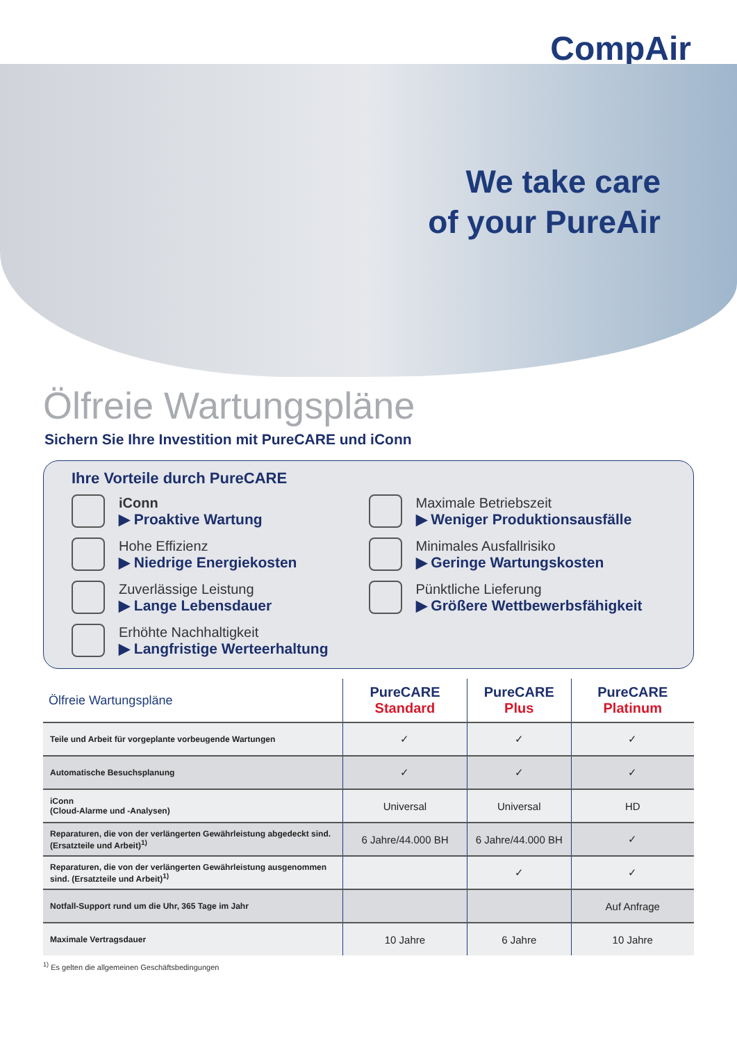CompAir
We take care
of your PureAir
Ölfreie Wartungspläne
Sichern Sie Ihre Investition mit PureCARE und iConn
Ihre Vorteile durch PureCARE
iConn
▶ Proaktive Wartung
Maximale Betriebszeit
▶ Weniger Produktionsausfälle
Hohe Effizienz
▶ Niedrige Energiekosten
Minimales Ausfallrisiko
▶ Geringe Wartungskosten
Zuverlässige Leistung
▶ Lange Lebensdauer
Pünktliche Lieferung
▶ Größere Wettbewerbsfähigkeit
Erhöhte Nachhaltigkeit
▶ Langfristige Werteerhaltung
| Ölfreie Wartungspläne | PureCARE Standard | PureCARE Plus | PureCARE Platinum |
| --- | --- | --- | --- |
| Teile und Arbeit für vorgeplante vorbeugende Wartungen | ✓ | ✓ | ✓ |
| Automatische Besuchsplanung | ✓ | ✓ | ✓ |
| iConn (Cloud-Alarme und -Analysen) | Universal | Universal | HD |
| Reparaturen, die von der verlängerten Gewährleistung abgedeckt sind. (Ersatzteile und Arbeit)<sup>1)</sup> | 6 Jahre/44.000 BH | 6 Jahre/44.000 BH | ✓ |
| Reparaturen, die von der verlängerten Gewährleistung ausgenommen sind. (Ersatzteile und Arbeit)<sup>1)</sup> | | ✓ | ✓ |
| Notfall-Support rund um die Uhr, 365 Tage im Jahr | | | Auf Anfrage |
| Maximale Vertragsdauer | 10 Jahre | 6 Jahre | 10 Jahre |
<sup>1)</sup> Es gelten die allgemeinen Geschäftsbedingungen